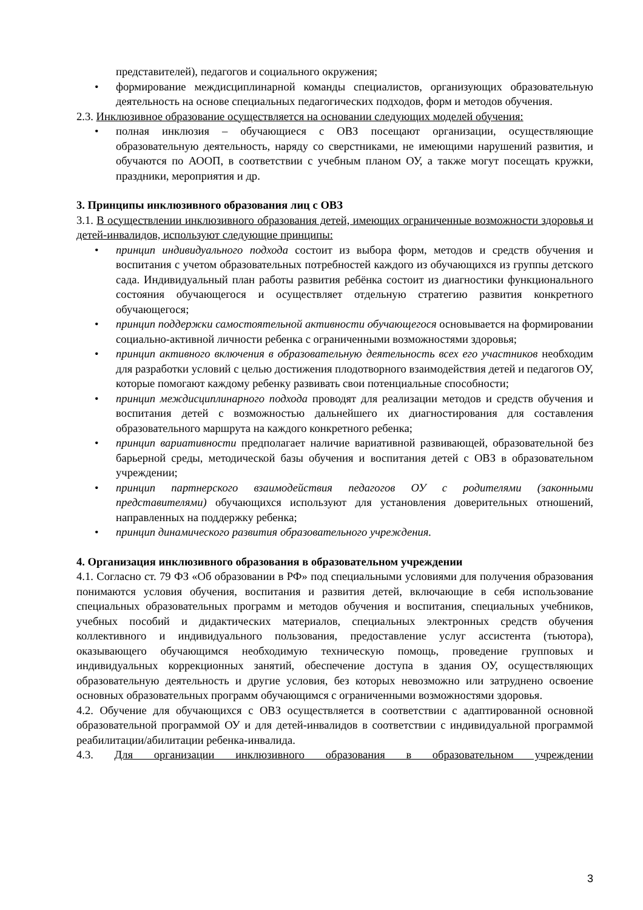представителей), педагогов и социального окружения;
• формирование междисциплинарной команды специалистов, организующих образовательную деятельность на основе специальных педагогических подходов, форм и методов обучения.
2.3. Инклюзивное образование осуществляется на основании следующих моделей обучения:
• полная инклюзия – обучающиеся с ОВЗ посещают организации, осуществляющие образовательную деятельность, наряду со сверстниками, не имеющими нарушений развития, и обучаются по АООП, в соответствии с учебным планом ОУ, а также могут посещать кружки, праздники, мероприятия и др.
3. Принципы инклюзивного образования лиц с ОВЗ
3.1. В осуществлении инклюзивного образования детей, имеющих ограниченные возможности здоровья и детей-инвалидов, используют следующие принципы:
• принцип индивидуального подхода состоит из выбора форм, методов и средств обучения и воспитания с учетом образовательных потребностей каждого из обучающихся из группы детского сада. Индивидуальный план работы развития ребёнка состоит из диагностики функционального состояния обучающегося и осуществляет отдельную стратегию развития конкретного обучающегося;
• принцип поддержки самостоятельной активности обучающегося основывается на формировании социально-активной личности ребенка с ограниченными возможностями здоровья;
• принцип активного включения в образовательную деятельность всех его участников необходим для разработки условий с целью достижения плодотворного взаимодействия детей и педагогов ОУ, которые помогают каждому ребенку развивать свои потенциальные способности;
• принцип междисциплинарного подхода проводят для реализации методов и средств обучения и воспитания детей с возможностью дальнейшего их диагностирования для составления образовательного маршрута на каждого конкретного ребенка;
• принцип вариативности предполагает наличие вариативной развивающей, образовательной без барьерной среды, методической базы обучения и воспитания детей с ОВЗ в образовательном учреждении;
• принцип партнерского взаимодействия педагогов ОУ с родителями (законными представителями) обучающихся используют для установления доверительных отношений, направленных на поддержку ребенка;
• принцип динамического развития образовательного учреждения.
4. Организация инклюзивного образования в образовательном учреждении
4.1. Согласно ст. 79 ФЗ «Об образовании в РФ» под специальными условиями для получения образования понимаются условия обучения, воспитания и развития детей, включающие в себя использование специальных образовательных программ и методов обучения и воспитания, специальных учебников, учебных пособий и дидактических материалов, специальных электронных средств обучения коллективного и индивидуального пользования, предоставление услуг ассистента (тьютора), оказывающего обучающимся необходимую техническую помощь, проведение групповых и индивидуальных коррекционных занятий, обеспечение доступа в здания ОУ, осуществляющих образовательную деятельность и другие условия, без которых невозможно или затруднено освоение основных образовательных программ обучающимся с ограниченными возможностями здоровья.
4.2. Обучение для обучающихся с ОВЗ осуществляется в соответствии с адаптированной основной образовательной программой ОУ и для детей-инвалидов в соответствии с индивидуальной программой реабилитации/абилитации ребенка-инвалида.
4.3. Для организации инклюзивного образования в образовательном учреждении
3